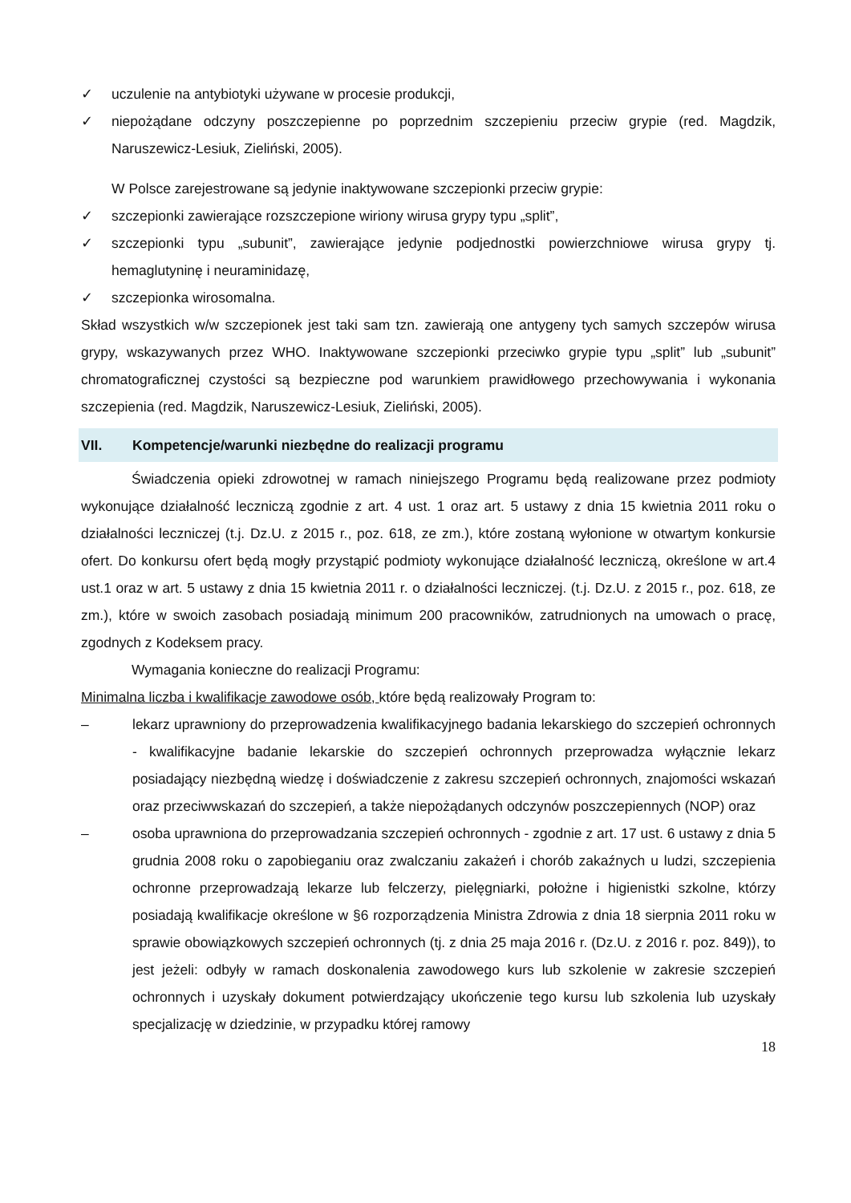✓ uczulenie na antybiotyki używane w procesie produkcji,
✓ niepożądane odczyny poszczepienne po poprzednim szczepieniu przeciw grypie (red. Magdzik, Naruszewicz-Lesiuk, Zieliński, 2005).
W Polsce zarejestrowane są jedynie inaktywowane szczepionki przeciw grypie:
✓ szczepionki zawierające rozszczepione wiriony wirusa grypy typu „split”,
✓ szczepionki typu „subunit”, zawierające jedynie podjednostki powierzchniowe wirusa grypy tj. hemaglutyninę i neuraminidazę,
✓ szczepionka wirosomalna.
Skład wszystkich w/w szczepionek jest taki sam tzn. zawierają one antygeny tych samych szczepów wirusa grypy, wskazywanych przez WHO. Inaktywowane szczepionki przeciwko grypie typu „split” lub „subunit” chromatograficznej czystości są bezpieczne pod warunkiem prawidłowego przechowywania i wykonania szczepienia (red. Magdzik, Naruszewicz-Lesiuk, Zieliński, 2005).
VII. Kompetencje/warunki niezbędne do realizacji programu
Świadczenia opieki zdrowotnej w ramach niniejszego Programu będą realizowane przez podmioty wykonujące działalność leczniczą zgodnie z art. 4 ust. 1 oraz art. 5 ustawy z dnia 15 kwietnia 2011 roku o działalności leczniczej (t.j. Dz.U. z 2015 r., poz. 618, ze zm.), które zostaną wyłonione w otwartym konkursie ofert. Do konkursu ofert będą mogły przystąpić podmioty wykonujące działalność leczniczą, określone w art.4 ust.1 oraz w art. 5 ustawy z dnia 15 kwietnia 2011 r. o działalności leczniczej. (t.j. Dz.U. z 2015 r., poz. 618, ze zm.), które w swoich zasobach posiadają minimum 200 pracowników, zatrudnionych na umowach o pracę, zgodnych z Kodeksem pracy.
Wymagania konieczne do realizacji Programu:
Minimalna liczba i kwalifikacje zawodowe osób, które będą realizowały Program to:
– lekarz uprawniony do przeprowadzenia kwalifikacyjnego badania lekarskiego do szczepień ochronnych - kwalifikacyjne badanie lekarskie do szczepień ochronnych przeprowadza wyłącznie lekarz posiadający niezbędną wiedzę i doświadczenie z zakresu szczepień ochronnych, znajomości wskazań oraz przeciwwskazań do szczepień, a także niepożądanych odczynów poszczepiennych (NOP) oraz
– osoba uprawniona do przeprowadzania szczepień ochronnych - zgodnie z art. 17 ust. 6 ustawy z dnia 5 grudnia 2008 roku o zapobieganiu oraz zwalczaniu zakażeń i chorób zakaźnych u ludzi, szczepienia ochronne przeprowadzają lekarze lub felczerzy, pielęgniarki, położne i higienistki szkolne, którzy posiadają kwalifikacje określone w §6 rozporządzenia Ministra Zdrowia z dnia 18 sierpnia 2011 roku w sprawie obowiązkowych szczepień ochronnych (tj. z dnia 25 maja 2016 r. (Dz.U. z 2016 r. poz. 849)), to jest jeżeli: odbyły w ramach doskonalenia zawodowego kurs lub szkolenie w zakresie szczepień ochronnych i uzyskały dokument potwierdzający ukończenie tego kursu lub szkolenia lub uzyskały specjalizację w dziedzinie, w przypadku której ramowy
18